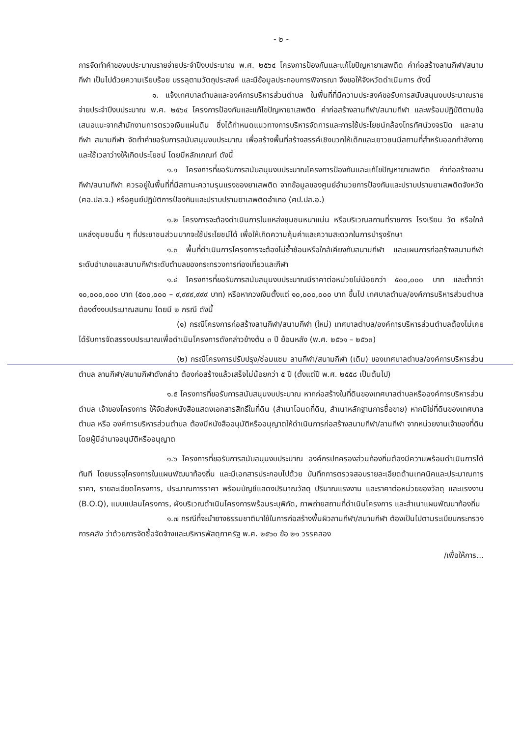- ๒ -
การจัดทำคำของบประมาณรายจ่ายประจำปีงบประมาณ พ.ศ. ๒๕๖๔ โครงการป้องกันและแก้ไขปัญหายาเสพติด ค่าก่อสร้างลานกีฬา/สนามกีฬา เป็นไปด้วยความเรียบร้อย บรรลุตามวัตถุประสงค์ และมีข้อมูลประกอบการพิจารณา จึงขอให้จังหวัดดำเนินการ ดังนี้
๑. แจ้งเทศบาลตำบลและองค์การบริหารส่วนตำบล ในพื้นที่ที่มีความประสงค์ขอรับการสนับสนุนงบประมาณรายจ่ายประจำปีงบประมาณ พ.ศ. ๒๕๖๔ โครงการป้องกันและแก้ไขปัญหายาเสพติด ค่าก่อสร้างลานกีฬา/สนามกีฬา และพร้อมปฏิบัติตามข้อเสนอแนะจากสำนักงานการตรวจเงินแผ่นดิน ซึ่งได้กำหนดแนวทางการบริหารจัดการและการใช้ประโยชน์กล้องโทรทัศน์วงจรปิด และลานกีฬา สนามกีฬา จัดทำคำขอรับการสนับสนุนงบประมาณ เพื่อสร้างพื้นที่สร้างสรรค์เชิงบวกให้เด็กและเยาวชนมีสถานที่สำหรับออกกำลังกาย และใช้เวลาว่างให้เกิดประโยชน์ โดยมีหลักเกณฑ์ ดังนี้
๑.๑ โครงการที่ขอรับการสนับสนุนงบประมาณโครงการป้องกันและแก้ไขปัญหายาเสพติด ค่าก่อสร้างลานกีฬา/สนามกีฬา ควรอยู่ในพื้นที่ที่มีสถานะความรุนแรงของยาเสพติด จากข้อมูลของศูนย์อำนวยการป้องกันและปราบปรามยาเสพติดจังหวัด (ศอ.ปส.จ.) หรือศูนย์ปฏิบัติการป้องกันและปราบปรามยาเสพติดอำเภอ (ศป.ปส.อ.)
๑.๒ โครงการจะต้องดำเนินการในแหล่งชุมชนหนาแน่น หรือบริเวณสถานที่ราชการ โรงเรียน วัด หรือใกล้แหล่งชุมชนอื่น ๆ ที่ประชาชนส่วนมากจะใช้ประโยชน์ได้ เพื่อให้เกิดความคุ้มค่าและความสะดวกในการบำรุงรักษา
๑.๓ พื้นที่ดำเนินการโครงการจะต้องไม่ซ้ำซ้อนหรือใกล้เคียงกับสนามกีฬา และแผนการก่อสร้างสนามกีฬาระดับอำเภอและสนามกีฬาระดับตำบลของกระทรวงการท่องเที่ยวและกีฬา
๑.๔ โครงการที่ขอรับการสนับสนุนงบประมาณมีราคาต่อหน่วยไม่น้อยกว่า ๕๐๐,๐๐๐ บาท และต่ำกว่า ๑๐,๐๐๐,๐๐๐ บาท (๕๐๐,๐๐๐ – ๙,๙๙๙,๙๙๙ บาท) หรือหากวงเงินตั้งแต่ ๑๐,๐๐๐,๐๐๐ บาท ขึ้นไป เทศบาลตำบล/องค์การบริหารส่วนตำบล ต้องตั้งงบประมาณสมทบ โดยมี ๒ กรณี ดังนี้
(๑) กรณีโครงการก่อสร้างลานกีฬา/สนามกีฬา (ใหม่) เทศบาลตำบล/องค์การบริหารส่วนตำบลต้องไม่เคยได้รับการจัดสรรงบประมาณเพื่อดำเนินโครงการดังกล่าวข้างต้น ๓ ปี ย้อนหลัง (พ.ศ. ๒๕๖๑ – ๒๕๖๓)
(๒) กรณีโครงการปรับปรุง/ซ่อมแซม ลานกีฬา/สนามกีฬา (เดิม) ของเทศบาลตำบล/องค์การบริหารส่วนตำบล ลานกีฬา/สนามกีฬาดังกล่าว ต้องก่อสร้างแล้วเสร็จไม่น้อยกว่า ๕ ปี (ตั้งแต่ปี พ.ศ. ๒๕๕๘ เป็นต้นไป)
๑.๕ โครงการที่ขอรับการสนับสนุนงบประมาณ หากก่อสร้างในที่ดินของเทศบาลตำบลหรือองค์การบริหารส่วนตำบล เจ้าของโครงการ ให้จัดส่งหนังสือแสดงเอกสารสิทธิ์ในที่ดิน (สำเนาโฉนดที่ดิน, สำเนาหลักฐานการซื้อขาย) หากมิใช่ที่ดินของเทศบาลตำบล หรือ องค์การบริหารส่วนตำบล ต้องมีหนังสืออนุมัติหรืออนุญาตให้ดำเนินการก่อสร้างสนามกีฬา/ลานกีฬา จากหน่วยงานเจ้าของที่ดิน โดยผู้มีอำนาจอนุมัติหรืออนุญาต
๑.๖ โครงการที่ขอรับการสนับสนุนงบประมาณ องค์กรปกครองส่วนท้องถิ่นต้องมีความพร้อมดำเนินการได้ทันที โดยบรรจุโครงการในแผนพัฒนาท้องถิ่น และมีเอกสารประกอบไปด้วย บันทึกการตรวจสอบรายละเอียดด้านเทคนิคและประมาณการราคา, รายละเอียดโครงการ, ประมาณการราคา พร้อมบัญชีแสดงปริมาณวัสดุ ปริมาณแรงงาน และราคาต่อหน่วยของวัสดุ และแรงงาน (B.O.Q), แบบแปลนโครงการ, ผังบริเวณดำเนินโครงการพร้อมระบุพิกัด, ภาพถ่ายสถานที่ดำเนินโครงการ และสำเนาแผนพัฒนาท้องถิ่น
๑.๗ กรณีที่จะนำยางธรรมชาติมาใช้ในการก่อสร้างพื้นผิวลานกีฬา/สนามกีฬา ต้องเป็นไปตามระเบียบกระทรวงการคลัง ว่าด้วยการจัดซื้อจัดจ้างและบริหารพัสดุภาครัฐ พ.ศ. ๒๕๖๐ ข้อ ๒๑ วรรคสอง
/เพื่อให้การ...